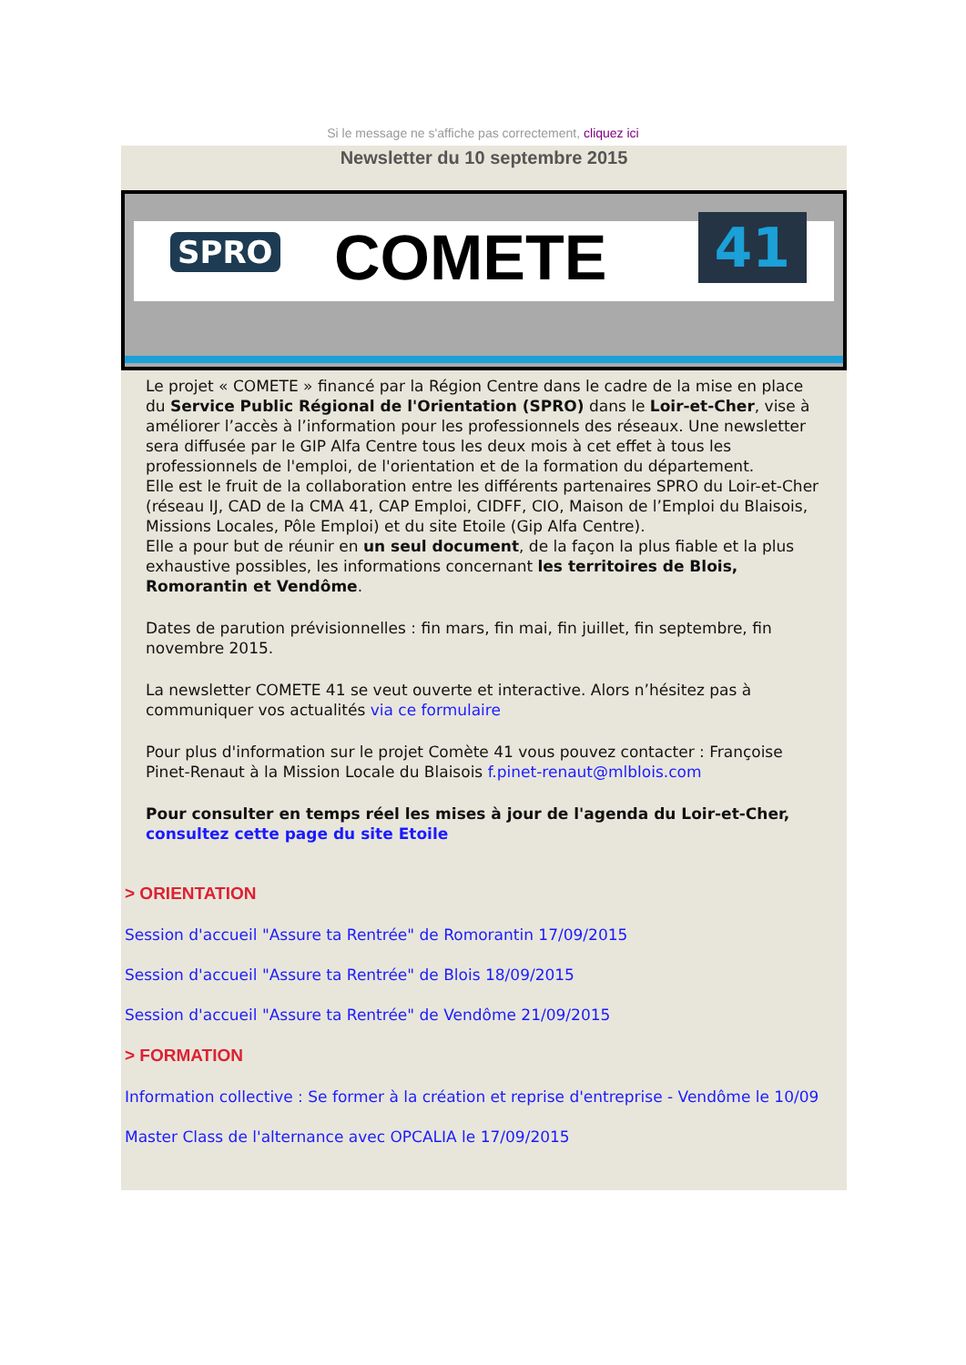Si le message ne s'affiche pas correctement, cliquez ici
Newsletter du 10 septembre 2015
SPRO COMETE 41
Le projet « COMETE » financé par la Région Centre dans le cadre de la mise en place du Service Public Régional de l'Orientation (SPRO) dans le Loir-et-Cher, vise à améliorer l’accès à l’information pour les professionnels des réseaux. Une newsletter sera diffusée par le GIP Alfa Centre tous les deux mois à cet effet à tous les professionnels de l'emploi, de l'orientation et de la formation du département.
Elle est le fruit de la collaboration entre les différents partenaires SPRO du Loir-et-Cher (réseau IJ, CAD de la CMA 41, CAP Emploi, CIDFF, CIO, Maison de l’Emploi du Blaisois, Missions Locales, Pôle Emploi) et du site Etoile (Gip Alfa Centre).
Elle a pour but de réunir en un seul document, de la façon la plus fiable et la plus exhaustive possibles, les informations concernant les territoires de Blois, Romorantin et Vendôme.
Dates de parution prévisionnelles : fin mars, fin mai, fin juillet, fin septembre, fin novembre 2015.
La newsletter COMETE 41 se veut ouverte et interactive. Alors n’hésitez pas à communiquer vos actualités via ce formulaire
Pour plus d'information sur le projet Comète 41 vous pouvez contacter : Françoise Pinet-Renaut à la Mission Locale du Blaisois f.pinet-renaut@mlblois.com
Pour consulter en temps réel les mises à jour de l'agenda du Loir-et-Cher, consultez cette page du site Etoile
> ORIENTATION
Session d'accueil "Assure ta Rentrée" de Romorantin 17/09/2015
Session d'accueil "Assure ta Rentrée" de Blois 18/09/2015
Session d'accueil "Assure ta Rentrée" de Vendôme 21/09/2015
> FORMATION
Information collective : Se former à la création et reprise d'entreprise - Vendôme le 10/09
Master Class de l'alternance avec OPCALIA le 17/09/2015